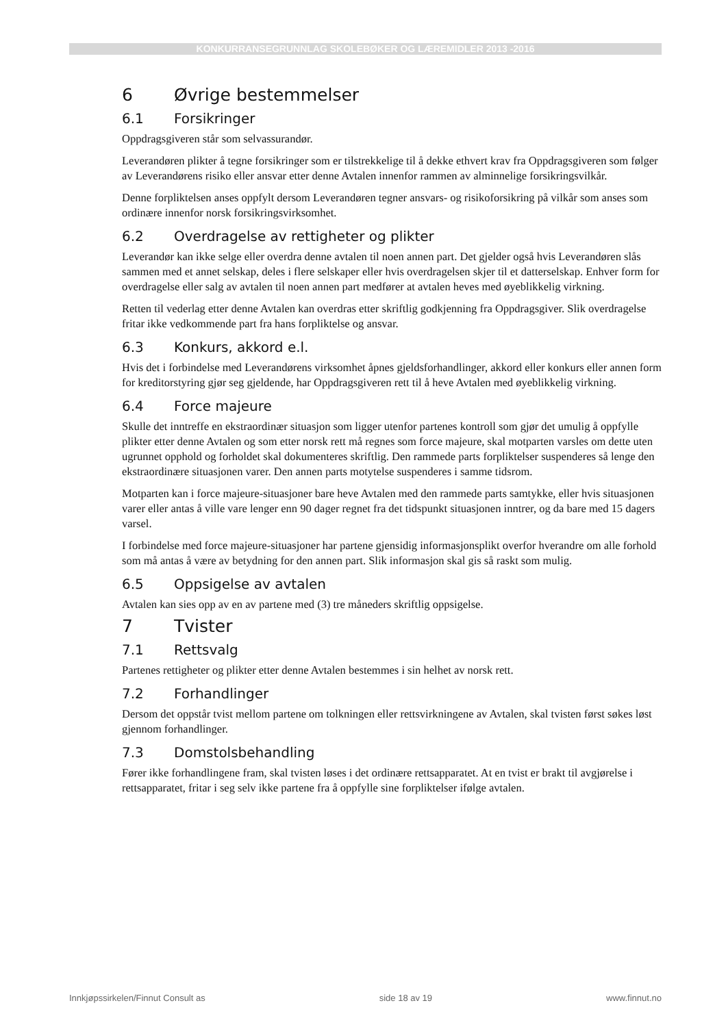KONKURRANSEGRUNNLAG SKOLEBØKER OG LÆREMIDLER 2013 -2016
6 Øvrige bestemmelser
6.1 Forsikringer
Oppdragsgiveren står som selvassurandør.
Leverandøren plikter å tegne forsikringer som er tilstrekkelige til å dekke ethvert krav fra Oppdragsgiveren som følger av Leverandørens risiko eller ansvar etter denne Avtalen innenfor rammen av alminnelige forsikringsvilkår.
Denne forpliktelsen anses oppfylt dersom Leverandøren tegner ansvars- og risikoforsikring på vilkår som anses som ordinære innenfor norsk forsikringsvirksomhet.
6.2 Overdragelse av rettigheter og plikter
Leverandør kan ikke selge eller overdra denne avtalen til noen annen part. Det gjelder også hvis Leverandøren slås sammen med et annet selskap, deles i flere selskaper eller hvis overdragelsen skjer til et datterselskap. Enhver form for overdragelse eller salg av avtalen til noen annen part medfører at avtalen heves med øyeblikkelig virkning.
Retten til vederlag etter denne Avtalen kan overdras etter skriftlig godkjenning fra Oppdragsgiver. Slik overdragelse fritar ikke vedkommende part fra hans forpliktelse og ansvar.
6.3 Konkurs, akkord e.l.
Hvis det i forbindelse med Leverandørens virksomhet åpnes gjeldsforhandlinger, akkord eller konkurs eller annen form for kreditorstyring gjør seg gjeldende, har Oppdragsgiveren rett til å heve Avtalen med øyeblikkelig virkning.
6.4 Force majeure
Skulle det inntreffe en ekstraordinær situasjon som ligger utenfor partenes kontroll som gjør det umulig å oppfylle plikter etter denne Avtalen og som etter norsk rett må regnes som force majeure, skal motparten varsles om dette uten ugrunnet opphold og forholdet skal dokumenteres skriftlig. Den rammede parts forpliktelser suspenderes så lenge den ekstraordinære situasjonen varer. Den annen parts motytelse suspenderes i samme tidsrom.
Motparten kan i force majeure-situasjoner bare heve Avtalen med den rammede parts samtykke, eller hvis situasjonen varer eller antas å ville vare lenger enn 90 dager regnet fra det tidspunkt situasjonen inntrer, og da bare med 15 dagers varsel.
I forbindelse med force majeure-situasjoner har partene gjensidig informasjonsplikt overfor hverandre om alle forhold som må antas å være av betydning for den annen part. Slik informasjon skal gis så raskt som mulig.
6.5 Oppsigelse av avtalen
Avtalen kan sies opp av en av partene med (3) tre måneders skriftlig oppsigelse.
7 Tvister
7.1 Rettsvalg
Partenes rettigheter og plikter etter denne Avtalen bestemmes i sin helhet av norsk rett.
7.2 Forhandlinger
Dersom det oppstår tvist mellom partene om tolkningen eller rettsvirkningene av Avtalen, skal tvisten først søkes løst gjennom forhandlinger.
7.3 Domstolsbehandling
Fører ikke forhandlingene fram, skal tvisten løses i det ordinære rettsapparatet. At en tvist er brakt til avgjørelse i rettsapparatet, fritar i seg selv ikke partene fra å oppfylle sine forpliktelser ifølge avtalen.
Innkjøpssirkelen/Finnut Consult as side 18 av 19 www.finnut.no